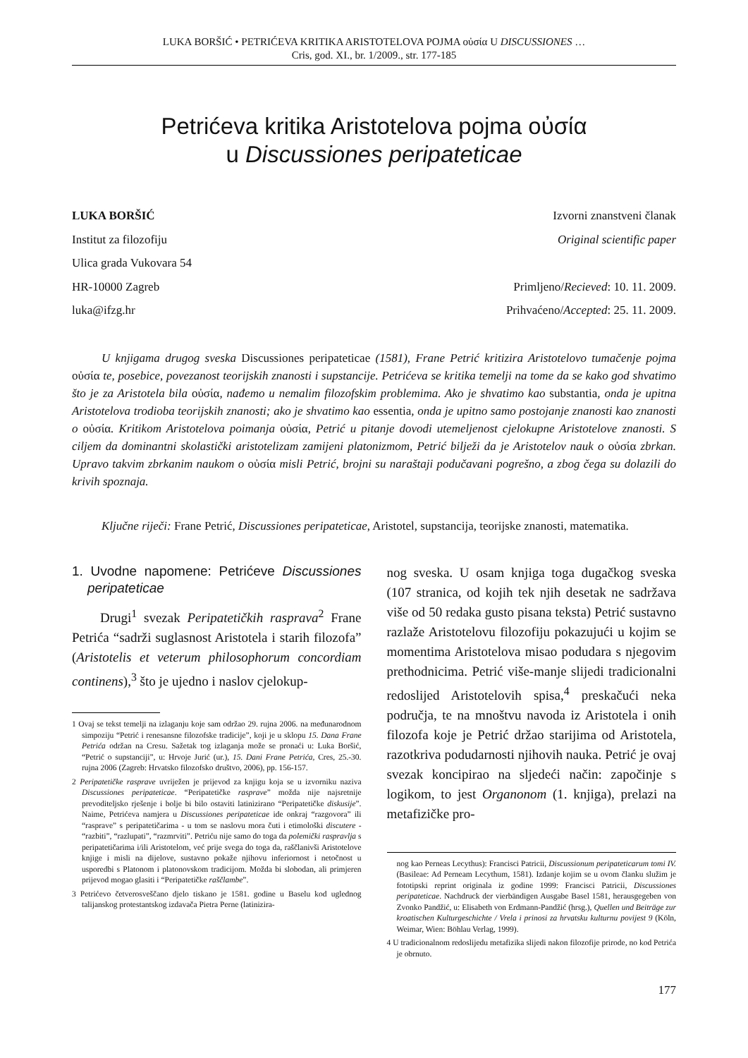LUKA BORŠIĆ • PETRIĆEVA KRITIKA ARISTOTELOVA POJMA οὐσία U DISCUSSIONES …
Cris, god. XI., br. 1/2009., str. 177-185
Petrićeva kritika Aristotelova pojma οὐσία
u Discussiones peripateticae
LUKA BORŠIĆ
Institut za filozofiju
Ulica grada Vukovara 54
HR-10000 Zagreb
luka@ifzg.hr
Izvorni znanstveni članak
Original scientific paper
Primljeno/Recieved: 10. 11. 2009.
Prihvaćeno/Accepted: 25. 11. 2009.
U knjigama drugog sveska Discussiones peripateticae (1581), Frane Petrić kritizira Aristotelovo tumačenje pojma οὐσία te, posebice, povezanost teorijskih znanosti i supstancije. Petrićeva se kritika temelji na tome da se kako god shvatimo što je za Aristotela bila οὐσία, nađemo u nemalim filozofskim problemima. Ako je shvatimo kao substantia, onda je upitna Aristotelova trodioba teorijskih znanosti; ako je shvatimo kao essentia, onda je upitno samo postojanje znanosti kao znanosti o οὐσία. Kritikom Aristotelova poimanja οὐσία, Petrić u pitanje dovodi utemeljenost cjelokupne Aristotelove znanosti. S ciljem da dominantni skolastički aristotelizam zamijeni platonizmom, Petrić bilježi da je Aristotelov nauk o οὐσία zbrkan. Upravo takvim zbrkanim naukom o οὐσία misli Petrić, brojni su naraštaji podučavani pogrešno, a zbog čega su dolazili do krivih spoznaja.
Ključne riječi: Frane Petrić, Discussiones peripateticae, Aristotel, supstancija, teorijske znanosti, matematika.
1. Uvodne napomene: Petrićeve Discussiones peripateticae
Drugi<sup>1</sup> svezak Peripatetičkih rasprava<sup>2</sup> Frane Petrića “sadrži suglasnost Aristotela i starih filozofa” (Aristotelis et veterum philosophorum concordiam continens),<sup>3</sup> što je ujedno i naslov cjelokup-
1 Ovaj se tekst temelji na izlaganju koje sam održao 29. rujna 2006. na međunarodnom simpoziju “Petrić i renesansne filozofske tradicije”, koji je u sklopu 15. Dana Frane Petrića održan na Cresu. Sažetak tog izlaganja može se pronaći u: Luka Boršić, “Petrić o supstanciji”, u: Hrvoje Jurić (ur.), 15. Dani Frane Petrića, Cres, 25.-30. rujna 2006 (Zagreb: Hrvatsko filozofsko društvo, 2006), pp. 156-157.
2 Peripatetičke rasprave uvriježen je prijevod za knjigu koja se u izvorniku naziva Discussiones peripateticae. “Peripatetičke rasprave” možda nije najsretnije prevoditeljsko rješenje i bolje bi bilo ostaviti latinizirano “Peripatetičke diskusije”. Naime, Petrićeva namjera u Discussiones peripateticae ide onkraj “razgovora” ili “rasprave” s peripatetičarima - u tom se naslovu mora čuti i etimološki discutere - “razbiti”, “razlupati”, “razmrviti”. Petriću nije samo do toga da polemički raspravlja s peripatetičarima i/ili Aristotelom, već prije svega do toga da, raščlanivši Aristotelove knjige i misli na dijelove, sustavno pokaže njihovu inferiornost i netočnost u usporedbi s Platonom i platonovskom tradicijom. Možda bi slobodan, ali primjeren prijevod mogao glasiti i “Peripatetičke raščlambe”.
3 Petrićevo četverosveščano djelo tiskano je 1581. godine u Baselu kod uglednog talijanskog protestantskog izdavača Pietra Perne (latinizira-
nog sveska. U osam knjiga toga dugačkog sveska (107 stranica, od kojih tek njih desetak ne sadržava više od 50 redaka gusto pisana teksta) Petrić sustavno razlaže Aristotelovu filozofiju pokazujući u kojim se momentima Aristotelova misao podudara s njegovim prethodnicima. Petrić više-manje slijedi tradicionalni redoslijed Aristotelovih spisa,<sup>4</sup> preskačući neka područja, te na mnoštvu navoda iz Aristotela i onih filozofa koje je Petrić držao starijima od Aristotela, razotkriva podudarnosti njihovih nauka. Petrić je ovaj svezak koncipirao na sljedeći način: započinje s logikom, to jest Organonom (1. knjiga), prelazi na metafizičke pro-
nog kao Perneas Lecythus): Francisci Patricii, Discussionum peripateticarum tomi IV. (Basileae: Ad Perneam Lecythum, 1581). Izdanje kojim se u ovom članku služim je fototipski reprint originala iz godine 1999: Francisci Patricii, Discussiones peripateticae. Nachdruck der vierbändigen Ausgabe Basel 1581, herausgegeben von Zvonko Pandžić, u: Elisabeth von Erdmann-Pandžić (hrsg.), Quellen und Beiträge zur kroatischen Kulturgeschichte / Vrela i prinosi za hrvatsku kulturnu povijest 9 (Köln, Weimar, Wien: Böhlau Verlag, 1999).
4 U tradicionalnom redoslijedu metafizika slijedi nakon filozofije prirode, no kod Petrića je obrnuto.
177